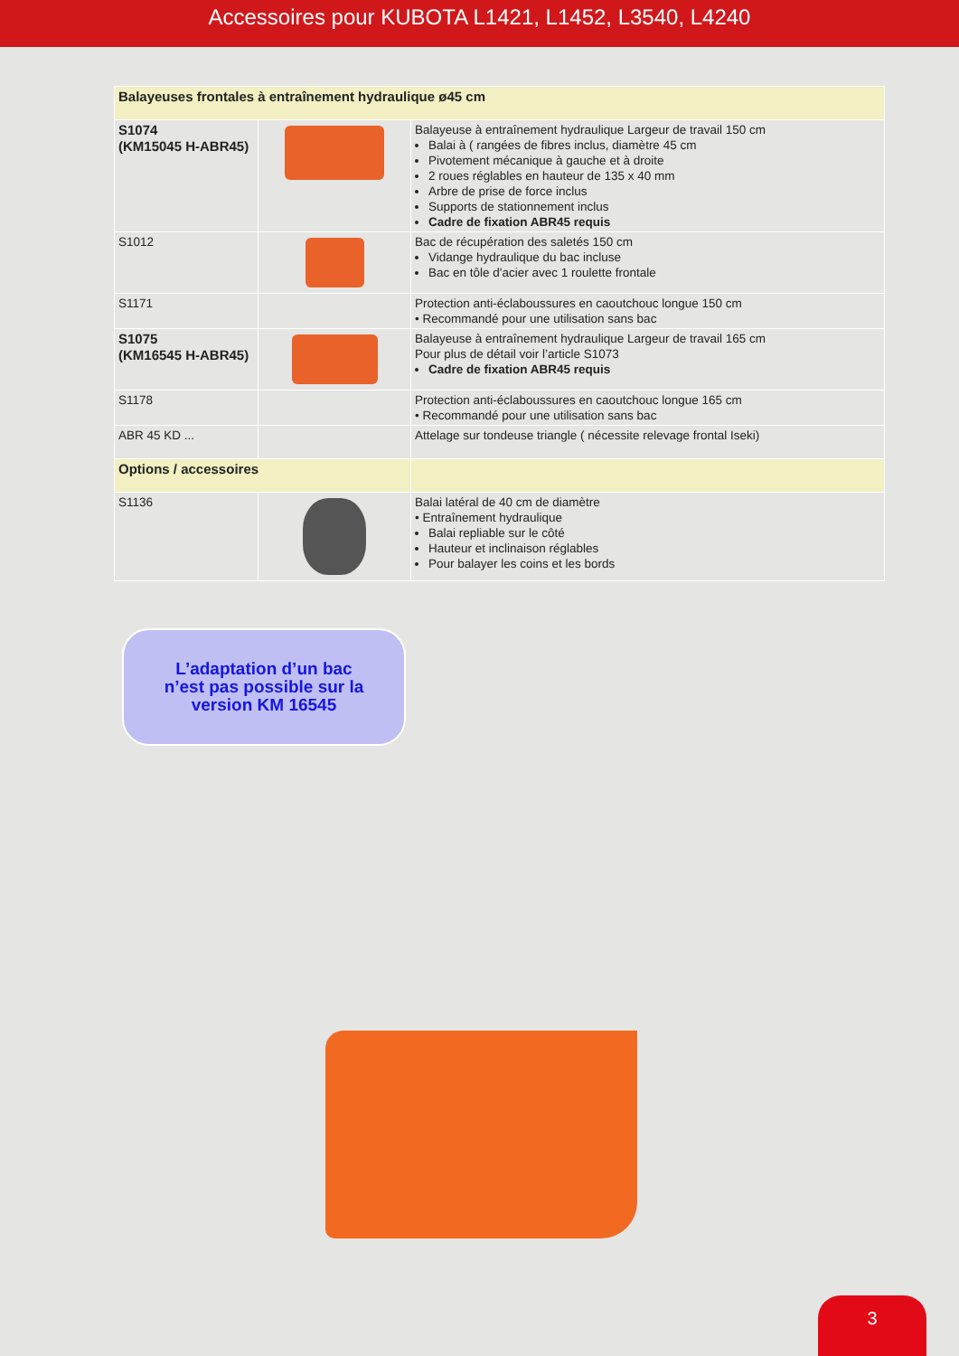Accessoires pour KUBOTA L1421, L1452, L3540, L4240
| Balayeuses frontales à entraînement hydraulique ø45 cm | | |
| S1074 (KM15045 H-ABR45) | | Balayeuse à entraînement hydraulique Largeur de travail 150 cm Balai à ( rangées de fibres inclus, diamètre 45 cm Pivotement mécanique à gauche et à droite 2 roues réglables en hauteur de 135 x 40 mm Arbre de prise de force inclus Supports de stationnement inclus Cadre de fixation ABR45 requis |
| S1012 | | Bac de récupération des saletés 150 cm Vidange hydraulique du bac incluse Bac en tôle d'acier avec 1 roulette frontale |
| S1171 | | Protection anti-éclaboussures en caoutchouc longue 150 cm • Recommandé pour une utilisation sans bac |
| S1075 (KM16545 H-ABR45) | | Balayeuse à entraînement hydraulique Largeur de travail 165 cm Pour plus de détail voir l’article S1073 Cadre de fixation ABR45 requis |
| S1178 | | Protection anti-éclaboussures en caoutchouc longue 165 cm • Recommandé pour une utilisation sans bac |
| ABR 45 KD ... | | Attelage sur tondeuse triangle ( nécessite relevage frontal Iseki) |
| Options / accessoires | | |
| S1136 | | Balai latéral de 40 cm de diamètre • Entraînement hydraulique Balai repliable sur le côté Hauteur et inclinaison réglables Pour balayer les coins et les bords |
L’adaptation d’un bac
n’est pas possible sur la
version KM 16545
3